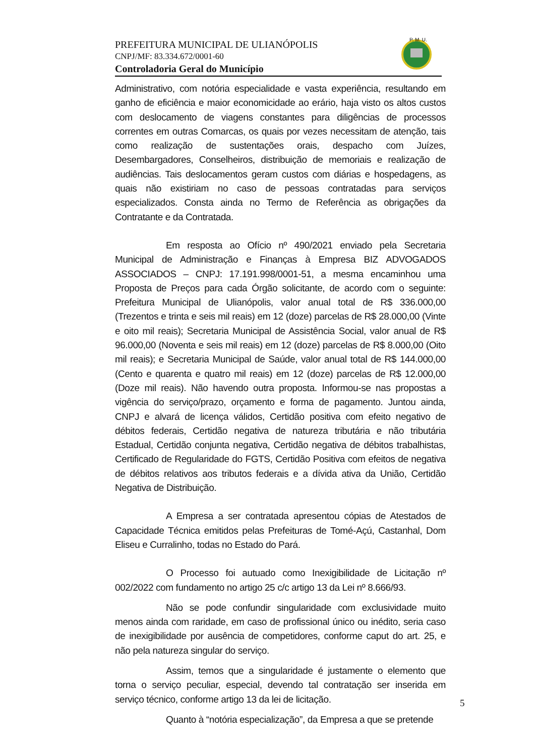PREFEITURA MUNICIPAL DE ULIANÓPOLIS
CNPJ/MF: 83.334.672/0001-60
Controladoria Geral do Município
P. M. U.
Administrativo, com notória especialidade e vasta experiência, resultando em ganho de eficiência e maior economicidade ao erário, haja visto os altos custos com deslocamento de viagens constantes para diligências de processos correntes em outras Comarcas, os quais por vezes necessitam de atenção, tais como realização de sustentações orais, despacho com Juízes, Desembargadores, Conselheiros, distribuição de memoriais e realização de audiências. Tais deslocamentos geram custos com diárias e hospedagens, as quais não existiriam no caso de pessoas contratadas para serviços especializados. Consta ainda no Termo de Referência as obrigações da Contratante e da Contratada.
Em resposta ao Ofício nº 490/2021 enviado pela Secretaria Municipal de Administração e Finanças à Empresa BIZ ADVOGADOS ASSOCIADOS – CNPJ: 17.191.998/0001-51, a mesma encaminhou uma Proposta de Preços para cada Órgão solicitante, de acordo com o seguinte: Prefeitura Municipal de Ulianópolis, valor anual total de R$ 336.000,00 (Trezentos e trinta e seis mil reais) em 12 (doze) parcelas de R$ 28.000,00 (Vinte e oito mil reais); Secretaria Municipal de Assistência Social, valor anual de R$ 96.000,00 (Noventa e seis mil reais) em 12 (doze) parcelas de R$ 8.000,00 (Oito mil reais); e Secretaria Municipal de Saúde, valor anual total de R$ 144.000,00 (Cento e quarenta e quatro mil reais) em 12 (doze) parcelas de R$ 12.000,00 (Doze mil reais). Não havendo outra proposta. Informou-se nas propostas a vigência do serviço/prazo, orçamento e forma de pagamento. Juntou ainda, CNPJ e alvará de licença válidos, Certidão positiva com efeito negativo de débitos federais, Certidão negativa de natureza tributária e não tributária Estadual, Certidão conjunta negativa, Certidão negativa de débitos trabalhistas, Certificado de Regularidade do FGTS, Certidão Positiva com efeitos de negativa de débitos relativos aos tributos federais e a dívida ativa da União, Certidão Negativa de Distribuição.
A Empresa a ser contratada apresentou cópias de Atestados de Capacidade Técnica emitidos pelas Prefeituras de Tomé-Açú, Castanhal, Dom Eliseu e Curralinho, todas no Estado do Pará.
O Processo foi autuado como Inexigibilidade de Licitação nº 002/2022 com fundamento no artigo 25 c/c artigo 13 da Lei nº 8.666/93.
Não se pode confundir singularidade com exclusividade muito menos ainda com raridade, em caso de profissional único ou inédito, seria caso de inexigibilidade por ausência de competidores, conforme caput do art. 25, e não pela natureza singular do serviço.
Assim, temos que a singularidade é justamente o elemento que torna o serviço peculiar, especial, devendo tal contratação ser inserida em serviço técnico, conforme artigo 13 da lei de licitação.
Quanto à “notória especialização”, da Empresa a que se pretende
5